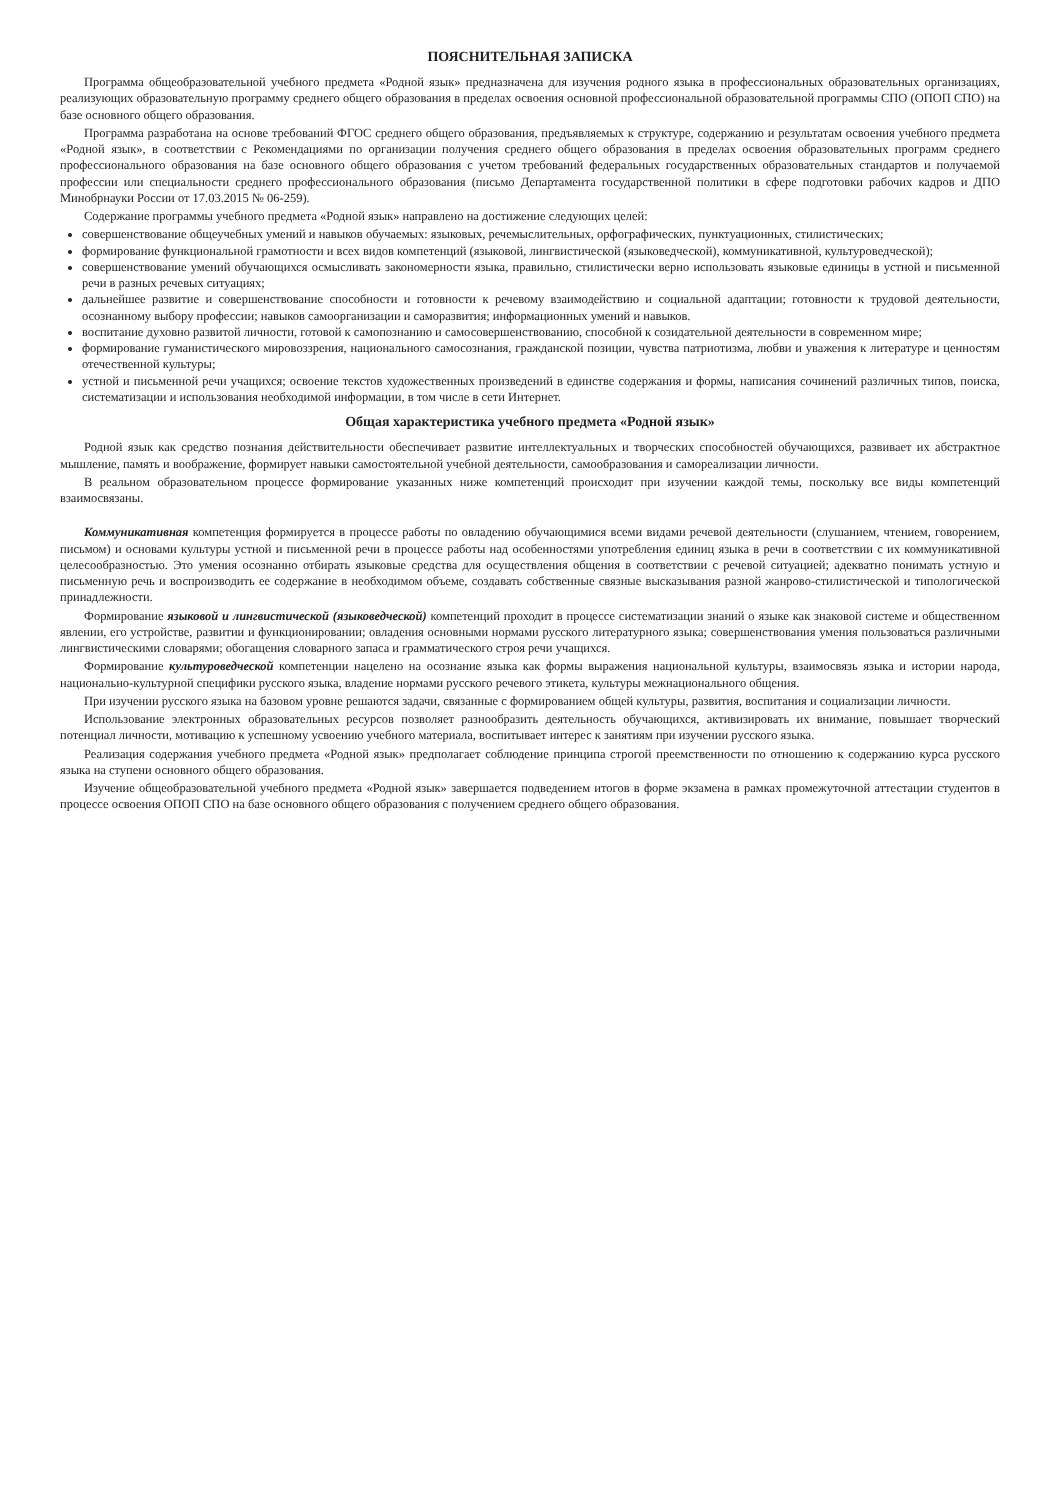ПОЯСНИТЕЛЬНАЯ ЗАПИСКА
Программа общеобразовательной учебного предмета «Родной язык» предназначена для изучения родного языка в профессиональных образовательных организациях, реализующих образовательную программу среднего общего образования в пределах освоения основной профессиональной образовательной программы СПО (ОПОП СПО) на базе основного общего образования.
Программа разработана на основе требований ФГОС среднего общего образования, предъявляемых к структуре, содержанию и результатам освоения учебного предмета «Родной язык», в соответствии с Рекомендациями по организации получения среднего общего образования в пределах освоения образовательных программ среднего профессионального образования на базе основного общего образования с учетом требований федеральных государственных образовательных стандартов и получаемой профессии или специальности среднего профессионального образования (письмо Департамента государственной политики в сфере подготовки рабочих кадров и ДПО Минобрнауки России от 17.03.2015 № 06-259).
Содержание программы учебного предмета «Родной язык» направлено на достижение следующих целей:
совершенствование общеучебных умений и навыков обучаемых: языковых, речемыслительных, орфографических, пунктуационных, стилистических;
формирование функциональной грамотности и всех видов компетенций (языковой, лингвистической (языковедческой), коммуникативной, культуроведческой);
совершенствование умений обучающихся осмысливать закономерности языка, правильно, стилистически верно использовать языковые единицы в устной и письменной речи в разных речевых ситуациях;
дальнейшее развитие и совершенствование способности и готовности к речевому взаимодействию и социальной адаптации; готовности к трудовой деятельности, осознанному выбору профессии; навыков самоорганизации и саморазвития; информационных умений и навыков.
воспитание духовно развитой личности, готовой к самопознанию и самосовершенствованию, способной к созидательной деятельности в современном мире;
формирование гуманистического мировоззрения, национального самосознания, гражданской позиции, чувства патриотизма, любви и уважения к литературе и ценностям отечественной культуры;
устной и письменной речи учащихся; освоение текстов художественных произведений в единстве содержания и формы, написания сочинений различных типов, поиска, систематизации и использования необходимой информации, в том числе в сети Интернет.
Общая характеристика учебного предмета «Родной язык»
Родной язык как средство познания действительности обеспечивает развитие интеллектуальных и творческих способностей обучающихся, развивает их абстрактное мышление, память и воображение, формирует навыки самостоятельной учебной деятельности, самообразования и самореализации личности.
В реальном образовательном процессе формирование указанных ниже компетенций происходит при изучении каждой темы, поскольку все виды компетенций взаимосвязаны.
Коммуникативная компетенция формируется в процессе работы по овладению обучающимися всеми видами речевой деятельности (слушанием, чтением, говорением, письмом) и основами культуры устной и письменной речи в процессе работы над особенностями употребления единиц языка в речи в соответствии с их коммуникативной целесообразностью. Это умения осознанно отбирать языковые средства для осуществления общения в соответствии с речевой ситуацией; адекватно понимать устную и письменную речь и воспроизводить ее содержание в необходимом объеме, создавать собственные связные высказывания разной жанрово-стилистической и типологической принадлежности.
Формирование языковой и лингвистической (языковедческой) компетенций проходит в процессе систематизации знаний о языке как знаковой системе и общественном явлении, его устройстве, развитии и функционировании; овладения основными нормами русского литературного языка; совершенствования умения пользоваться различными лингвистическими словарями; обогащения словарного запаса и грамматического строя речи учащихся.
Формирование культуроведческой компетенции нацелено на осознание языка как формы выражения национальной культуры, взаимосвязь языка и истории народа, национально-культурной специфики русского языка, владение нормами русского речевого этикета, культуры межнационального общения.
При изучении русского языка на базовом уровне решаются задачи, связанные с формированием общей культуры, развития, воспитания и социализации личности.
Использование электронных образовательных ресурсов позволяет разнообразить деятельность обучающихся, активизировать их внимание, повышает творческий потенциал личности, мотивацию к успешному усвоению учебного материала, воспитывает интерес к занятиям при изучении русского языка.
Реализация содержания учебного предмета «Родной язык» предполагает соблюдение принципа строгой преемственности по отношению к содержанию курса русского языка на ступени основного общего образования.
Изучение общеобразовательной учебного предмета «Родной язык» завершается подведением итогов в форме экзамена в рамках промежуточной аттестации студентов в процессе освоения ОПОП СПО на базе основного общего образования с получением среднего общего образования.